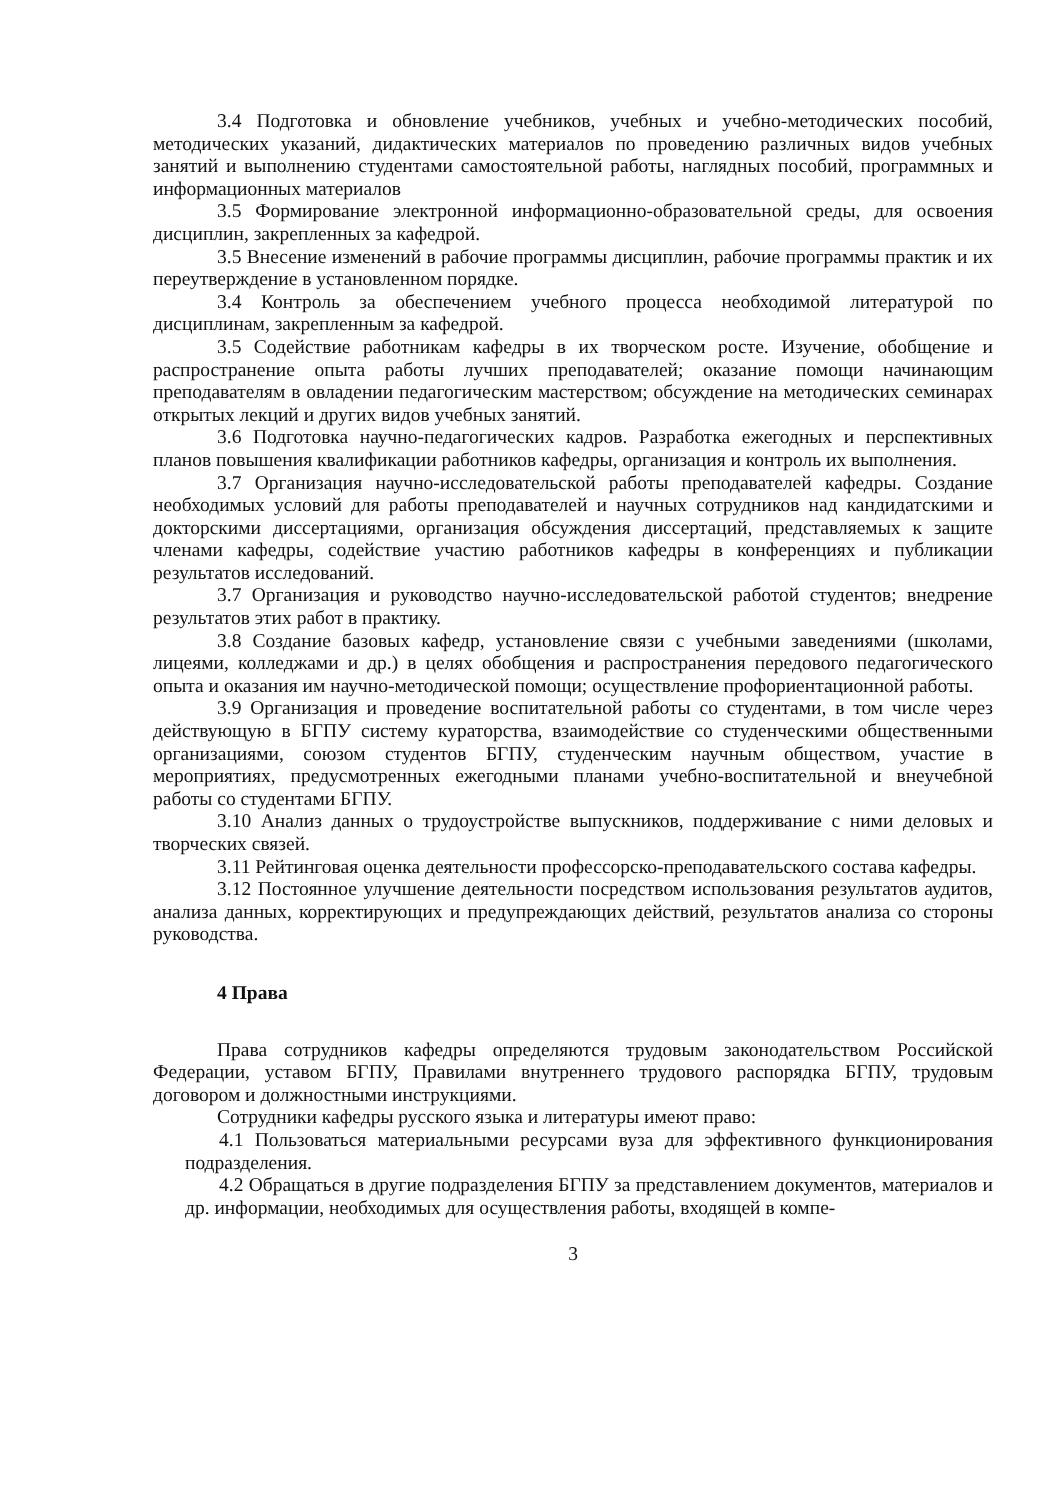3.4 Подготовка и обновление учебников, учебных и учебно-методических пособий, методических указаний, дидактических материалов по проведению различных видов учебных занятий и выполнению студентами самостоятельной работы, наглядных пособий, программных и информационных материалов
3.5 Формирование электронной информационно-образовательной среды, для освоения дисциплин, закрепленных за кафедрой.
3.5 Внесение изменений в рабочие программы дисциплин, рабочие программы практик и их переутверждение в установленном порядке.
3.4 Контроль за обеспечением учебного процесса необходимой литературой по дисциплинам, закрепленным за кафедрой.
3.5 Содействие работникам кафедры в их творческом росте. Изучение, обобщение и распространение опыта работы лучших преподавателей; оказание помощи начинающим преподавателям в овладении педагогическим мастерством; обсуждение на методических семинарах открытых лекций и других видов учебных занятий.
3.6 Подготовка научно-педагогических кадров. Разработка ежегодных и перспективных планов повышения квалификации работников кафедры, организация и контроль их выполнения.
3.7 Организация научно-исследовательской работы преподавателей кафедры. Создание необходимых условий для работы преподавателей и научных сотрудников над кандидатскими и докторскими диссертациями, организация обсуждения диссертаций, представляемых к защите членами кафедры, содействие участию работников кафедры в конференциях и публикации результатов исследований.
3.7 Организация и руководство научно-исследовательской работой студентов; внедрение результатов этих работ в практику.
3.8 Создание базовых кафедр, установление связи с учебными заведениями (школами, лицеями, колледжами и др.) в целях обобщения и распространения передового педагогического опыта и оказания им научно-методической помощи; осуществление профориентационной работы.
3.9 Организация и проведение воспитательной работы со студентами, в том числе через действующую в БГПУ систему кураторства, взаимодействие со студенческими общественными организациями, союзом студентов БГПУ, студенческим научным обществом, участие в мероприятиях, предусмотренных ежегодными планами учебно-воспитательной и внеучебной работы со студентами БГПУ.
3.10 Анализ данных о трудоустройстве выпускников, поддерживание с ними деловых и творческих связей.
3.11 Рейтинговая оценка деятельности профессорско-преподавательского состава кафедры.
3.12 Постоянное улучшение деятельности посредством использования результатов аудитов, анализа данных, корректирующих и предупреждающих действий, результатов анализа со стороны руководства.
4 Права
Права сотрудников кафедры определяются трудовым законодательством Российской Федерации, уставом БГПУ, Правилами внутреннего трудового распорядка БГПУ, трудовым договором и должностными инструкциями.
Сотрудники кафедры русского языка и литературы имеют право:
4.1 Пользоваться материальными ресурсами вуза для эффективного функционирования подразделения.
4.2 Обращаться в другие подразделения БГПУ за представлением документов, материалов и др. информации, необходимых для осуществления работы, входящей в компе-
3